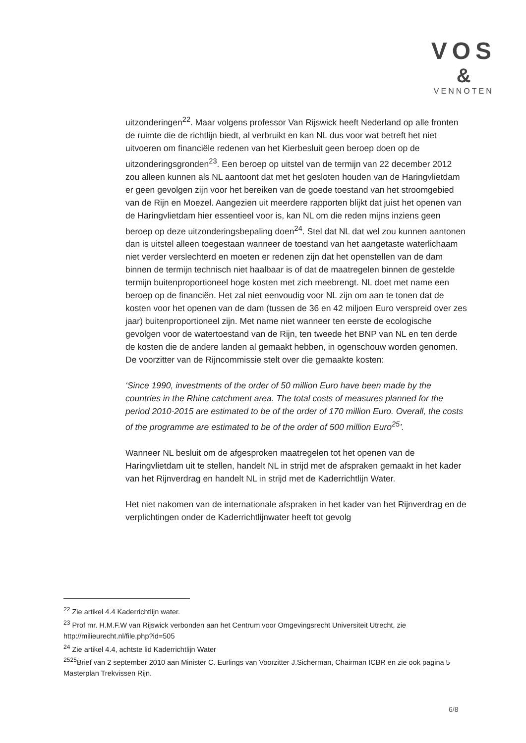VOS
&
VENNOTEN
uitzonderingen<sup>22</sup>. Maar volgens professor Van Rijswick heeft Nederland op alle fronten de ruimte die de richtlijn biedt, al verbruikt en kan NL dus voor wat betreft het niet uitvoeren om financiële redenen van het Kierbesluit geen beroep doen op de uitzonderingsgronden<sup>23</sup>. Een beroep op uitstel van de termijn van 22 december 2012 zou alleen kunnen als NL aantoont dat met het gesloten houden van de Haringvlietdam er geen gevolgen zijn voor het bereiken van de goede toestand van het stroomgebied van de Rijn en Moezel. Aangezien uit meerdere rapporten blijkt dat juist het openen van de Haringvlietdam hier essentieel voor is, kan NL om die reden mijns inziens geen beroep op deze uitzonderingsbepaling doen<sup>24</sup>. Stel dat NL dat wel zou kunnen aantonen dan is uitstel alleen toegestaan wanneer de toestand van het aangetaste waterlichaam niet verder verslechterd en moeten er redenen zijn dat het openstellen van de dam binnen de termijn technisch niet haalbaar is of dat de maatregelen binnen de gestelde termijn buitenproportioneel hoge kosten met zich meebrengt. NL doet met name een beroep op de financiën. Het zal niet eenvoudig voor NL zijn om aan te tonen dat de kosten voor het openen van de dam (tussen de 36 en 42 miljoen Euro verspreid over zes jaar) buitenproportioneel zijn. Met name niet wanneer ten eerste de ecologische gevolgen voor de watertoestand van de Rijn, ten tweede het BNP van NL en ten derde de kosten die de andere landen al gemaakt hebben, in ogenschouw worden genomen. De voorzitter van de Rijncommissie stelt over die gemaakte kosten:
‘Since 1990, investments of the order of 50 million Euro have been made by the countries in the Rhine catchment area. The total costs of measures planned for the period 2010-2015 are estimated to be of the order of 170 million Euro. Overall, the costs of the programme are estimated to be of the order of 500 million Euro<sup>25</sup>’.
Wanneer NL besluit om de afgesproken maatregelen tot het openen van de Haringvlietdam uit te stellen, handelt NL in strijd met de afspraken gemaakt in het kader van het Rijnverdrag en handelt NL in strijd met de Kaderrichtlijn Water.
Het niet nakomen van de internationale afspraken in het kader van het Rijnverdrag en de verplichtingen onder de Kaderrichtlijnwater heeft tot gevolg
<sup>22</sup> Zie artikel 4.4 Kaderrichtlijn water.
<sup>23</sup> Prof mr. H.M.F.W van Rijswick verbonden aan het Centrum voor Omgevingsrecht Universiteit Utrecht, zie http://milieurecht.nl/file.php?id=505
<sup>24</sup> Zie artikel 4.4, achtste lid Kaderrichtlijn Water
<sup>2525</sup>Brief van 2 september 2010 aan Minister C. Eurlings van Voorzitter J.Sicherman, Chairman ICBR en zie ook pagina 5 Masterplan Trekvissen Rijn.
6/8